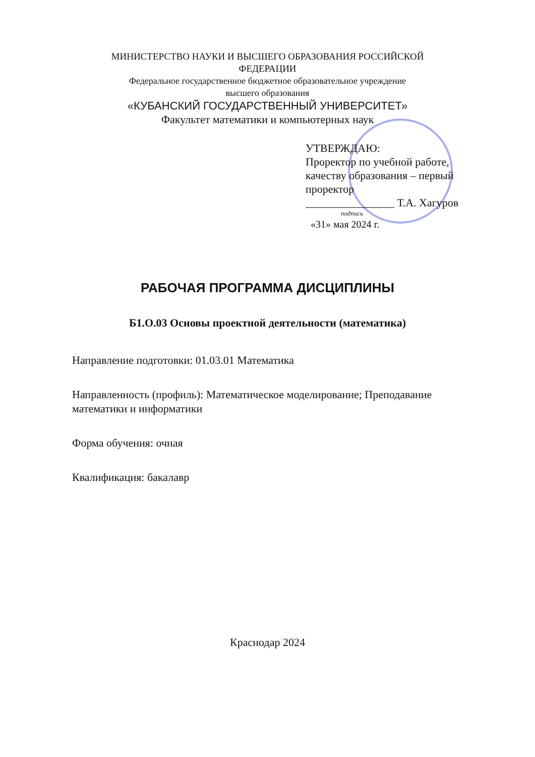МИНИСТЕРСТВО НАУКИ И ВЫСШЕГО ОБРАЗОВАНИЯ РОССИЙСКОЙ
ФЕДЕРАЦИИ
Федеральное государственное бюджетное образовательное учреждение
высшего образования
«КУБАНСКИЙ ГОСУДАРСТВЕННЫЙ УНИВЕРСИТЕТ»
Факультет математики и компьютерных наук
УТВЕРЖДАЮ:
Проректор по учебной работе, качеству образования – первый проректор
________________ Т.А. Хагуров
подпись
«31» мая 2024 г.
РАБОЧАЯ ПРОГРАММА ДИСЦИПЛИНЫ
Б1.О.03 Основы проектной деятельности (математика)
Направление подготовки: 01.03.01 Математика
Направленность (профиль): Математическое моделирование; Преподавание математики и информатики
Форма обучения: очная
Квалификация: бакалавр
Краснодар 2024